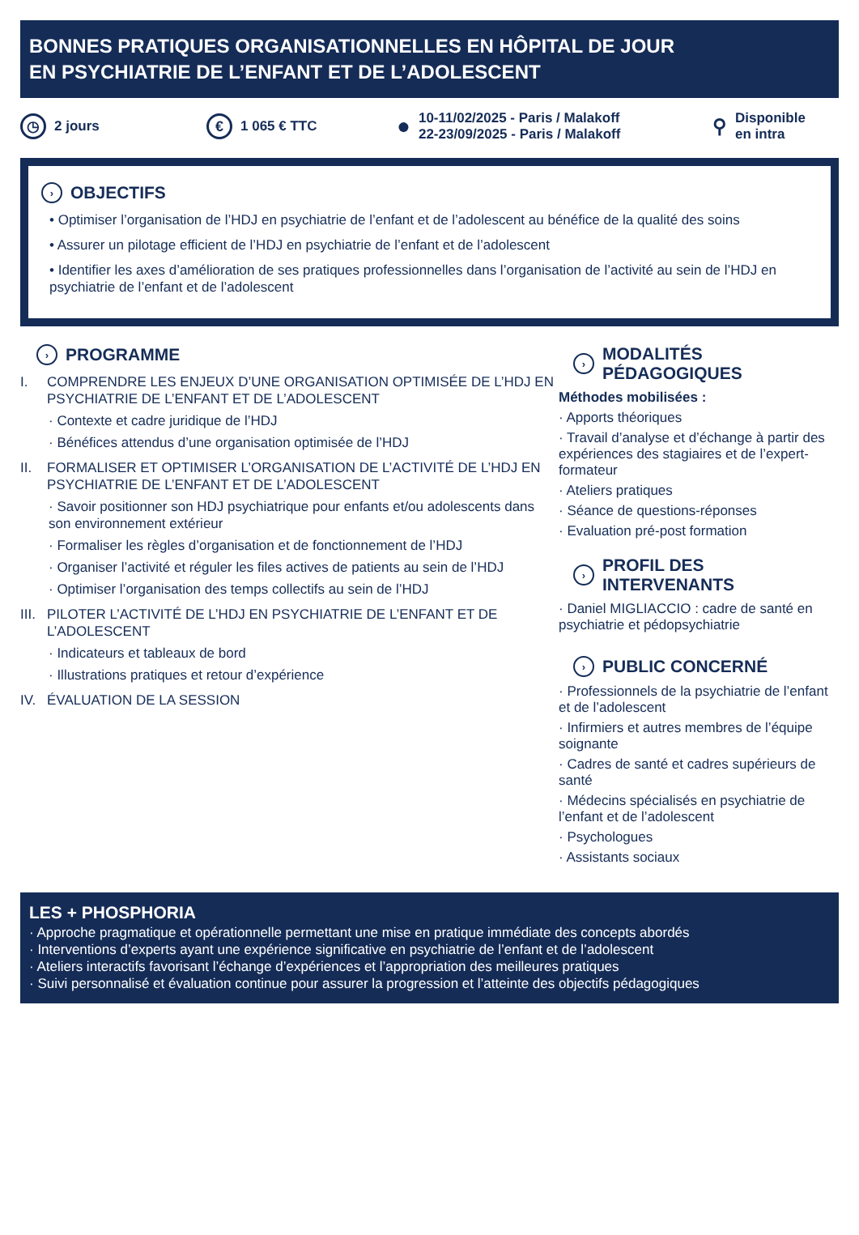BONNES PRATIQUES ORGANISATIONNELLES EN HÔPITAL DE JOUR
EN PSYCHIATRIE DE L’ENFANT ET DE L’ADOLESCENT
◷ 2 jours
€ 1 065 € TTC
● 10-11/02/2025 - Paris / Malakoff
22-23/09/2025 - Paris / Malakoff
⚲ Disponible
en intra
› OBJECTIFS
• Optimiser l’organisation de l’HDJ en psychiatrie de l’enfant et de l’adolescent au bénéfice de la qualité des soins
• Assurer un pilotage efficient de l’HDJ en psychiatrie de l’enfant et de l’adolescent
• Identifier les axes d’amélioration de ses pratiques professionnelles dans l’organisation de l’activité au sein de l’HDJ en psychiatrie de l’enfant et de l’adolescent
› PROGRAMME
I. COMPRENDRE LES ENJEUX D’UNE ORGANISATION OPTIMISÉE DE L’HDJ EN PSYCHIATRIE DE L’ENFANT ET DE L’ADOLESCENT
· Contexte et cadre juridique de l’HDJ
· Bénéfices attendus d’une organisation optimisée de l’HDJ
II. FORMALISER ET OPTIMISER L’ORGANISATION DE L’ACTIVITÉ DE L’HDJ EN PSYCHIATRIE DE L’ENFANT ET DE L’ADOLESCENT
· Savoir positionner son HDJ psychiatrique pour enfants et/ou adolescents dans son environnement extérieur
· Formaliser les règles d’organisation et de fonctionnement de l’HDJ
· Organiser l’activité et réguler les files actives de patients au sein de l’HDJ
· Optimiser l’organisation des temps collectifs au sein de l’HDJ
III. PILOTER L’ACTIVITÉ DE L’HDJ EN PSYCHIATRIE DE L’ENFANT ET DE L’ADOLESCENT
· Indicateurs et tableaux de bord
· Illustrations pratiques et retour d’expérience
IV. ÉVALUATION DE LA SESSION
› MODALITÉS
PÉDAGOGIQUES
Méthodes mobilisées :
· Apports théoriques
· Travail d’analyse et d’échange à partir des expériences des stagiaires et de l’expert-formateur
· Ateliers pratiques
· Séance de questions-réponses
· Evaluation pré-post formation
› PROFIL DES
INTERVENANTS
· Daniel MIGLIACCIO : cadre de santé en psychiatrie et pédopsychiatrie
› PUBLIC CONCERNÉ
· Professionnels de la psychiatrie de l’enfant et de l’adolescent
· Infirmiers et autres membres de l’équipe soignante
· Cadres de santé et cadres supérieurs de santé
· Médecins spécialisés en psychiatrie de l’enfant et de l’adolescent
· Psychologues
· Assistants sociaux
LES + PHOSPHORIA
· Approche pragmatique et opérationnelle permettant une mise en pratique immédiate des concepts abordés
· Interventions d’experts ayant une expérience significative en psychiatrie de l’enfant et de l’adolescent
· Ateliers interactifs favorisant l’échange d’expériences et l’appropriation des meilleures pratiques
· Suivi personnalisé et évaluation continue pour assurer la progression et l’atteinte des objectifs pédagogiques